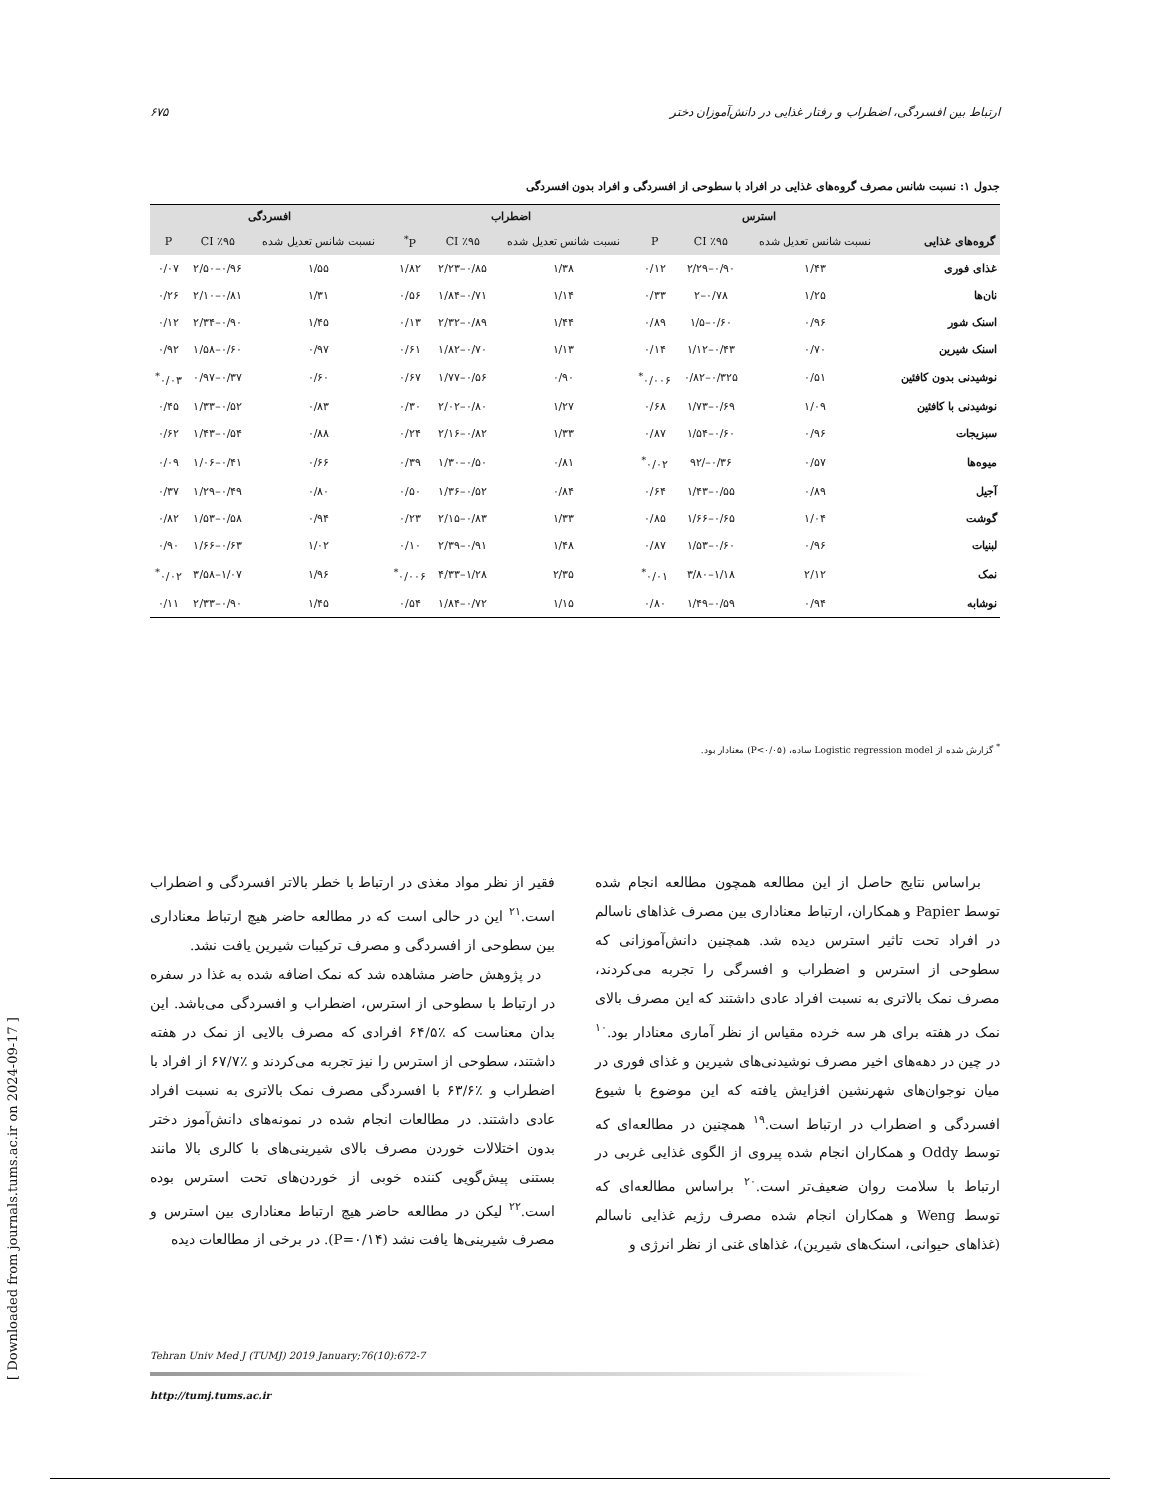۶۷۵ ارتباط بین افسردگی، اضطراب و رفتار غذایی در دانش‌آموزان دختر
جدول ۱: نسبت شانس مصرف گروه‌های غذایی در افراد با سطوحی از افسردگی و افراد بدون افسردگی
| | استرس | | | اضطراب | | | افسردگی | | |
| --- | --- | --- | --- | --- | --- | --- | --- | --- | --- |
| گروه‌های غذایی | نسبت شانس تعدیل شده | CI ٪۹۵ | P | نسبت شانس تعدیل شده | CI ٪۹۵ | P<sup>*</sup> | نسبت شانس تعدیل شده | CI ٪۹۵ | P |
| غذای فوری | ۱/۴۳ | ۰/۹۰–۲/۲۹ | ۰/۱۲ | ۱/۳۸ | ۰/۸۵–۲/۲۳ | ۱/۸۲ | ۱/۵۵ | ۰/۹۶–۲/۵۰ | ۰/۰۷ |
| نان‌ها | ۱/۲۵ | ۰/۷۸–۲ | ۰/۳۳ | ۱/۱۴ | ۰/۷۱–۱/۸۴ | ۰/۵۶ | ۱/۳۱ | ۰/۸۱–۲/۱۰ | ۰/۲۶ |
| اسنک شور | ۰/۹۶ | ۰/۶۰–۱/۵ | ۰/۸۹ | ۱/۴۴ | ۰/۸۹–۲/۳۲ | ۰/۱۳ | ۱/۴۵ | ۰/۹۰–۲/۳۴ | ۰/۱۲ |
| اسنک شیرین | ۰/۷۰ | ۰/۴۳–۱/۱۲ | ۰/۱۴ | ۱/۱۳ | ۰/۷۰–۱/۸۲ | ۰/۶۱ | ۰/۹۷ | ۰/۶۰–۱/۵۸ | ۰/۹۲ |
| نوشیدنی بدون کافئین | ۰/۵۱ | ۰/۳۲۵–۰/۸۲ | ۰/۰۰۶<sup>*</sup> | ۰/۹۰ | ۰/۵۶–۱/۷۷ | ۰/۶۷ | ۰/۶۰ | ۰/۳۷–۰/۹۷ | ۰/۰۳<sup>*</sup> |
| نوشیدنی با کافئین | ۱/۰۹ | ۰/۶۹–۱/۷۳ | ۰/۶۸ | ۱/۲۷ | ۰/۸۰–۲/۰۲ | ۰/۳۰ | ۰/۸۳ | ۰/۵۲–۱/۳۳ | ۰/۴۵ |
| سبزیجات | ۰/۹۶ | ۰/۶۰–۱/۵۴ | ۰/۸۷ | ۱/۳۳ | ۰/۸۲–۲/۱۶ | ۰/۲۴ | ۰/۸۸ | ۰/۵۴–۱/۴۳ | ۰/۶۲ |
| میوه‌ها | ۰/۵۷ | ۰/۳۶–/۹۲ | ۰/۰۲<sup>*</sup> | ۰/۸۱ | ۰/۵۰–۱/۳۰ | ۰/۳۹ | ۰/۶۶ | ۰/۴۱–۱/۰۶ | ۰/۰۹ |
| آجیل | ۰/۸۹ | ۰/۵۵–۱/۴۳ | ۰/۶۴ | ۰/۸۴ | ۰/۵۲–۱/۳۶ | ۰/۵۰ | ۰/۸۰ | ۰/۴۹–۱/۲۹ | ۰/۳۷ |
| گوشت | ۱/۰۴ | ۰/۶۵–۱/۶۶ | ۰/۸۵ | ۱/۳۳ | ۰/۸۳–۲/۱۵ | ۰/۲۳ | ۰/۹۴ | ۰/۵۸–۱/۵۳ | ۰/۸۲ |
| لبنیات | ۰/۹۶ | ۰/۶۰–۱/۵۳ | ۰/۸۷ | ۱/۴۸ | ۰/۹۱–۲/۳۹ | ۰/۱۰ | ۱/۰۲ | ۰/۶۳–۱/۶۶ | ۰/۹۰ |
| نمک | ۲/۱۲ | ۱/۱۸–۳/۸۰ | ۰/۰۱<sup>*</sup> | ۲/۳۵ | ۱/۲۸–۴/۳۳ | ۰/۰۰۶<sup>*</sup> | ۱/۹۶ | ۱/۰۷–۳/۵۸ | ۰/۰۲<sup>*</sup> |
| نوشابه | ۰/۹۴ | ۰/۵۹–۱/۴۹ | ۰/۸۰ | ۱/۱۵ | ۰/۷۲–۱/۸۴ | ۰/۵۴ | ۱/۴۵ | ۰/۹۰–۲/۳۳ | ۰/۱۱ |
<sup>*</sup> گزارش شده از Logistic regression model ساده، (P<۰/۰۵) معنادار بود.
براساس نتایج حاصل از این مطالعه همچون مطالعه انجام شده توسط Papier و همکاران، ارتباط معناداری بین مصرف غذاهای ناسالم در افراد تحت تاثیر استرس دیده شد. همچنین دانش‌آموزانی که سطوحی از استرس و اضطراب و افسرگی را تجربه می‌کردند، مصرف نمک بالاتری به نسبت افراد عادی داشتند که این مصرف بالای نمک در هفته برای هر سه خرده مقیاس از نظر آماری معنادار بود.<sup>۱۰</sup> در چین در دهه‌های اخیر مصرف نوشیدنی‌های شیرین و غذای فوری در میان نوجوان‌های شهرنشین افزایش یافته که این موضوع با شیوع افسردگی و اضطراب در ارتباط است.<sup>۱۹</sup> همچنین در مطالعه‌ای که توسط Oddy و همکاران انجام شده پیروی از الگوی غذایی غربی در ارتباط با سلامت روان ضعیف‌تر است.<sup>۲۰</sup> براساس مطالعه‌ای که توسط Weng و همکاران انجام شده مصرف رژیم غذایی ناسالم (غذاهای حیوانی، اسنک‌های شیرین)، غذاهای غنی از نظر انرژی و
فقیر از نظر مواد مغذی در ارتباط با خطر بالاتر افسردگی و اضطراب است.<sup>۲۱</sup> این در حالی است که در مطالعه حاضر هیچ ارتباط معناداری بین سطوحی از افسردگی و مصرف ترکیبات شیرین یافت نشد.
در پژوهش حاضر مشاهده شد که نمک اضافه شده به غذا در سفره در ارتباط با سطوحی از استرس، اضطراب و افسردگی می‌باشد. این بدان معناست که ٪۶۴/۵ افرادی که مصرف بالایی از نمک در هفته داشتند، سطوحی از استرس را نیز تجربه می‌کردند و ٪۶۷/۷ از افراد با اضطراب و ٪۶۳/۶ با افسردگی مصرف نمک بالاتری به نسبت افراد عادی داشتند. در مطالعات انجام شده در نمونه‌های دانش‌آموز دختر بدون اختلالات خوردن مصرف بالای شیرینی‌های با کالری بالا مانند بستنی پیش‌گویی کننده خوبی از خوردن‌های تحت استرس بوده است.<sup>۲۲</sup> لیکن در مطالعه حاضر هیچ ارتباط معناداری بین استرس و مصرف شیرینی‌ها یافت نشد (P=۰/۱۴). در برخی از مطالعات دیده
Tehran Univ Med J (TUMJ) 2019 January;76(10):672-7
http://tumj.tums.ac.ir
[ Downloaded from journals.tums.ac.ir on 2024-09-17 ]